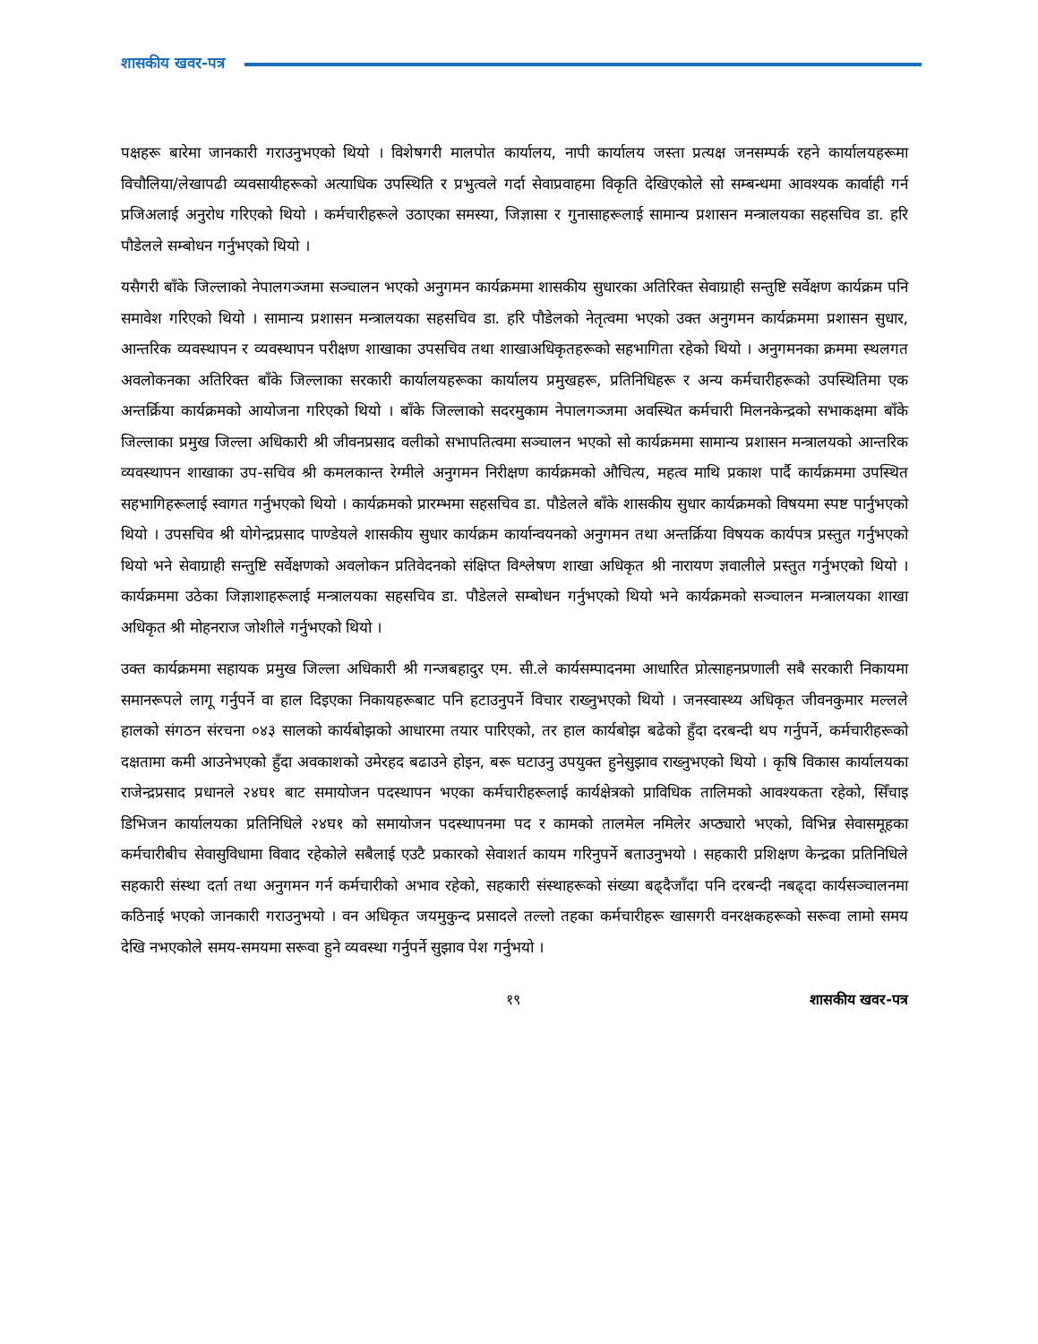शासकीय खवर-पत्र
पक्षहरू बारेमा जानकारी गराउनुभएको थियो । विशेषगरी मालपोत कार्यालय, नापी कार्यालय जस्ता प्रत्यक्ष जनसम्पर्क रहने कार्यालयहरूमा विचौलिया/लेखापढी व्यवसायीहरूको अत्याधिक उपस्थिति र प्रभुत्वले गर्दा सेवाप्रवाहमा विकृति देखिएकोले सो सम्बन्धमा आवश्यक कार्वाही गर्न प्रजिअलाई अनुरोध गरिएको थियो । कर्मचारीहरूले उठाएका समस्या, जिज्ञासा र गुनासाहरूलाई सामान्य प्रशासन मन्त्रालयका सहसचिव डा. हरि पौडेलले सम्बोधन गर्नुभएको थियो ।
यसैगरी बाँके जिल्लाको नेपालगञ्जमा सञ्चालन भएको अनुगमन कार्यक्रममा शासकीय सुधारका अतिरिक्त सेवाग्राही सन्तुष्टि सर्वेक्षण कार्यक्रम पनि समावेश गरिएको थियो । सामान्य प्रशासन मन्त्रालयका सहसचिव डा. हरि पौडेलको नेतृत्वमा भएको उक्त अनुगमन कार्यक्रममा प्रशासन सुधार, आन्तरिक व्यवस्थापन र व्यवस्थापन परीक्षण शाखाका उपसचिव तथा शाखाअधिकृतहरूको सहभागिता रहेको थियो । अनुगमनका क्रममा स्थलगत अवलोकनका अतिरिक्त बाँके जिल्लाका सरकारी कार्यालयहरूका कार्यालय प्रमुखहरू, प्रतिनिधिहरू र अन्य कर्मचारीहरूको उपस्थितिमा एक अन्तर्क्रिया कार्यक्रमको आयोजना गरिएको थियो । बाँके जिल्लाको सदरमुकाम नेपालगञ्जमा अवस्थित कर्मचारी मिलनकेन्द्रको सभाकक्षमा बाँके जिल्लाका प्रमुख जिल्ला अधिकारी श्री जीवनप्रसाद वलीको सभापतित्वमा सञ्चालन भएको सो कार्यक्रममा सामान्य प्रशासन मन्त्रालयको आन्तरिक व्यवस्थापन शाखाका उप-सचिव श्री कमलकान्त रेग्मीले अनुगमन निरीक्षण कार्यक्रमको औचित्य, महत्व माथि प्रकाश पार्दै कार्यक्रममा उपस्थित सहभागिहरूलाई स्वागत गर्नुभएको थियो । कार्यक्रमको प्रारम्भमा सहसचिव डा. पौडेलले बाँके शासकीय सुधार कार्यक्रमको विषयमा स्पष्ट पार्नुभएको थियो । उपसचिव श्री योगेन्द्रप्रसाद पाण्डेयले शासकीय सुधार कार्यक्रम कार्यान्वयनको अनुगमन तथा अन्तर्क्रिया विषयक कार्यपत्र प्रस्तुत गर्नुभएको थियो भने सेवाग्राही सन्तुष्टि सर्वेक्षणको अवलोकन प्रतिवेदनको संक्षिप्त विश्लेषण शाखा अधिकृत श्री नारायण ज्ञवालीले प्रस्तुत गर्नुभएको थियो । कार्यक्रममा उठेका जिज्ञाशाहरूलाई मन्त्रालयका सहसचिव डा. पौडेलले सम्बोधन गर्नुभएको थियो भने कार्यक्रमको सञ्चालन मन्त्रालयका शाखा अधिकृत श्री मोहनराज जोशीले गर्नुभएको थियो ।
उक्त कार्यक्रममा सहायक प्रमुख जिल्ला अधिकारी श्री गन्जबहादुर एम. सी.ले कार्यसम्पादनमा आधारित प्रोत्साहनप्रणाली सबै सरकारी निकायमा समानरूपले लागू गर्नुपर्ने वा हाल दिइएका निकायहरूबाट पनि हटाउनुपर्ने विचार राख्नुभएको थियो । जनस्वास्थ्य अधिकृत जीवनकुमार मल्लले हालको संगठन संरचना ०४३ सालको कार्यबोझको आधारमा तयार पारिएको, तर हाल कार्यबोझ बढेको हुँदा दरबन्दी थप गर्नुपर्ने, कर्मचारीहरूको दक्षतामा कमी आउनेभएको हुँदा अवकाशको उमेरहद बढाउने होइन, बरू घटाउनु उपयुक्त हुनेसुझाव राख्नुभएको थियो । कृषि विकास कार्यालयका राजेन्द्रप्रसाद प्रधानले २४घ१ बाट समायोजन पदस्थापन भएका कर्मचारीहरूलाई कार्यक्षेत्रको प्राविधिक तालिमको आवश्यकता रहेको, सिँचाइ डिभिजन कार्यालयका प्रतिनिधिले २४घ१ को समायोजन पदस्थापनमा पद र कामको तालमेल नमिलेर अप्ठ्यारो भएको, विभिन्न सेवासमूहका कर्मचारीबीच सेवासुविधामा विवाद रहेकोले सबैलाई एउटै प्रकारको सेवाशर्त कायम गरिनुपर्ने बताउनुभयो । सहकारी प्रशिक्षण केन्द्रका प्रतिनिधिले सहकारी संस्था दर्ता तथा अनुगमन गर्न कर्मचारीको अभाव रहेको, सहकारी संस्थाहरूको संख्या बढ्दैजाँदा पनि दरबन्दी नबढ्दा कार्यसञ्चालनमा कठिनाई भएको जानकारी गराउनुभयो । वन अधिकृत जयमुकुन्द प्रसादले तल्लो तहका कर्मचारीहरू खासगरी वनरक्षकहरूको सरूवा लामो समय देखि नभएकोले समय-समयमा सरूवा हुने व्यवस्था गर्नुपर्ने सुझाव पेश गर्नुभयो ।
१९ शासकीय खवर-पत्र